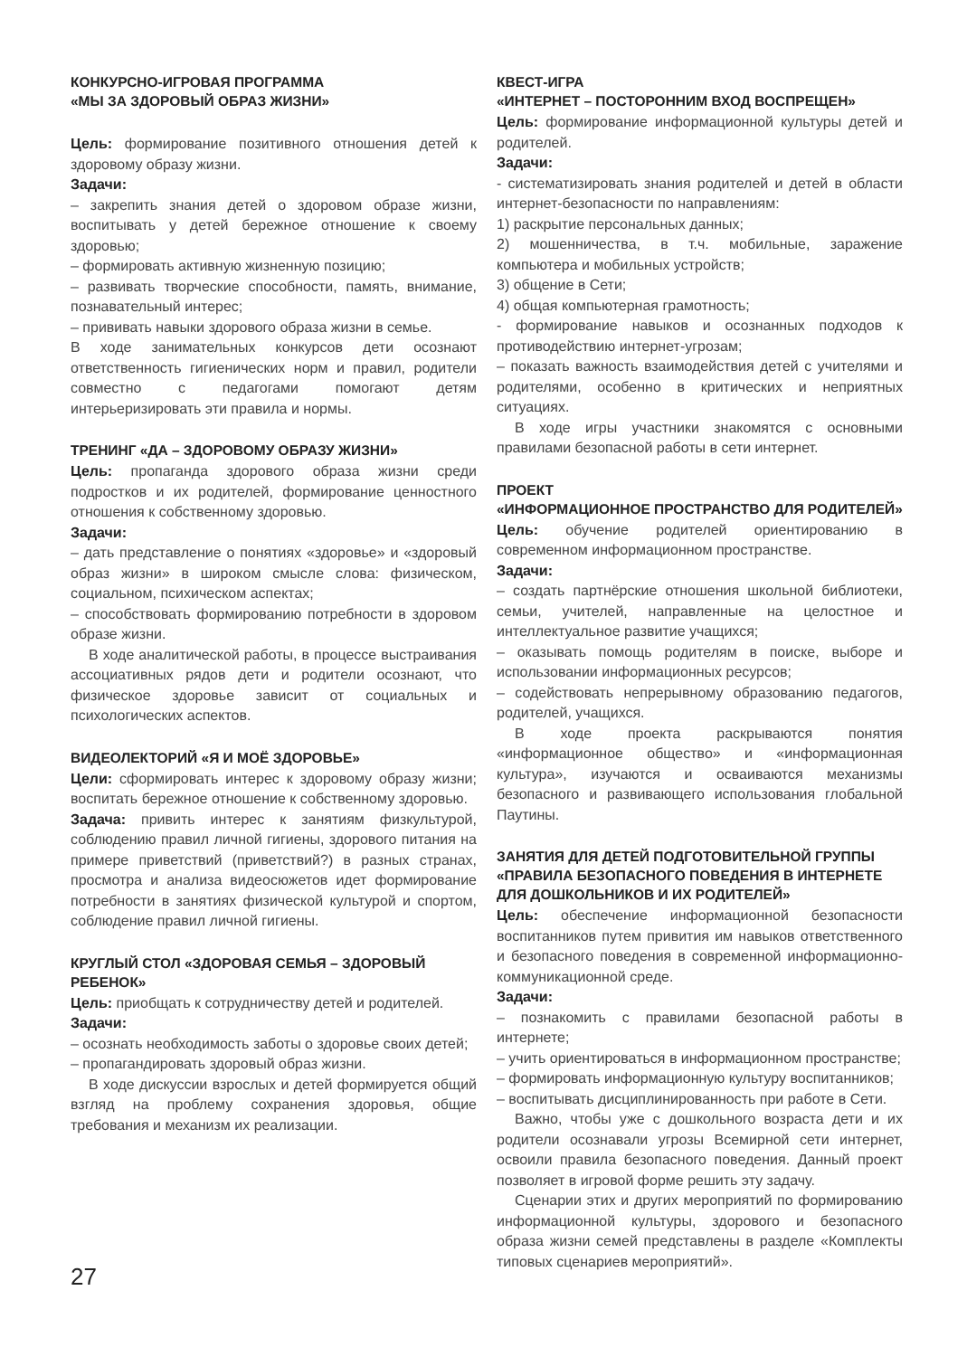КОНКУРСНО-ИГРОВАЯ ПРОГРАММА
«МЫ ЗА ЗДОРОВЫЙ ОБРАЗ ЖИЗНИ»
Цель: формирование позитивного отношения детей к здоровому образу жизни.
Задачи:
– закрепить знания детей о здоровом образе жизни, воспитывать у детей бережное отношение к своему здоровью;
– формировать активную жизненную позицию;
– развивать творческие способности, память, внимание, познавательный интерес;
– прививать навыки здорового образа жизни в семье.
В ходе занимательных конкурсов дети осознают ответственность гигиенических норм и правил, родители совместно с педагогами помогают детям интерьеризировать эти правила и нормы.
ТРЕНИНГ «ДА – ЗДОРОВОМУ ОБРАЗУ ЖИЗНИ»
Цель: пропаганда здорового образа жизни среди подростков и их родителей, формирование ценностного отношения к собственному здоровью.
Задачи:
– дать представление о понятиях «здоровье» и «здоровый образ жизни» в широком смысле слова: физическом, социальном, психическом аспектах;
– способствовать формированию потребности в здоровом образе жизни.
В ходе аналитической работы, в процессе выстраивания ассоциативных рядов дети и родители осознают, что физическое здоровье зависит от социальных и психологических аспектов.
ВИДЕОЛЕКТОРИЙ «Я И МОЁ ЗДОРОВЬЕ»
Цели: сформировать интерес к здоровому образу жизни; воспитать бережное отношение к собственному здоровью.
Задача: привить интерес к занятиям физкультурой, соблюдению правил личной гигиены, здорового питания на примере приветствий (приветствий?) в разных странах, просмотра и анализа видеосюжетов идет формирование потребности в занятиях физической культурой и спортом, соблюдение правил личной гигиены.
КРУГЛЫЙ СТОЛ «ЗДОРОВАЯ СЕМЬЯ – ЗДОРОВЫЙ РЕБЕНОК»
Цель: приобщать к сотрудничеству детей и родителей.
Задачи:
– осознать необходимость заботы о здоровье своих детей;
– пропагандировать здоровый образ жизни.
В ходе дискуссии взрослых и детей формируется общий взгляд на проблему сохранения здоровья, общие требования и механизм их реализации.
КВЕСТ-ИГРА
«ИНТЕРНЕТ – ПОСТОРОННИМ ВХОД ВОСПРЕЩЕН»
Цель: формирование информационной культуры детей и родителей.
Задачи:
- систематизировать знания родителей и детей в области интернет-безопасности по направлениям:
1) раскрытие персональных данных;
2) мошенничества, в т.ч. мобильные, заражение компьютера и мобильных устройств;
3) общение в Сети;
4) общая компьютерная грамотность;
- формирование навыков и осознанных подходов к противодействию интернет-угрозам;
– показать важность взаимодействия детей с учителями и родителями, особенно в критических и неприятных ситуациях.
В ходе игры участники знакомятся с основными правилами безопасной работы в сети интернет.
ПРОЕКТ
«ИНФОРМАЦИОННОЕ ПРОСТРАНСТВО ДЛЯ РОДИТЕЛЕЙ»
Цель: обучение родителей ориентированию в современном информационном пространстве.
Задачи:
– создать партнёрские отношения школьной библиотеки, семьи, учителей, направленные на целостное и интеллектуальное развитие учащихся;
– оказывать помощь родителям в поиске, выборе и использовании информационных ресурсов;
– содействовать непрерывному образованию педагогов, родителей, учащихся.
В ходе проекта раскрываются понятия «информационное общество» и «информационная культура», изучаются и осваиваются механизмы безопасного и развивающего использования глобальной Паутины.
ЗАНЯТИЯ ДЛЯ ДЕТЕЙ ПОДГОТОВИТЕЛЬНОЙ ГРУППЫ
«ПРАВИЛА БЕЗОПАСНОГО ПОВЕДЕНИЯ В ИНТЕРНЕТЕ
ДЛЯ ДОШКОЛЬНИКОВ И ИХ РОДИТЕЛЕЙ»
Цель: обеспечение информационной безопасности воспитанников путем привития им навыков ответственного и безопасного поведения в современной информационно-коммуникационной среде.
Задачи:
– познакомить с правилами безопасной работы в интернете;
– учить ориентироваться в информационном пространстве;
– формировать информационную культуру воспитанников;
– воспитывать дисциплинированность при работе в Сети.
Важно, чтобы уже с дошкольного возраста дети и их родители осознавали угрозы Всемирной сети интернет, освоили правила безопасного поведения. Данный проект позволяет в игровой форме решить эту задачу.
Сценарии этих и других мероприятий по формированию информационной культуры, здорового и безопасного образа жизни семей представлены в разделе «Комплекты типовых сценариев мероприятий».
27